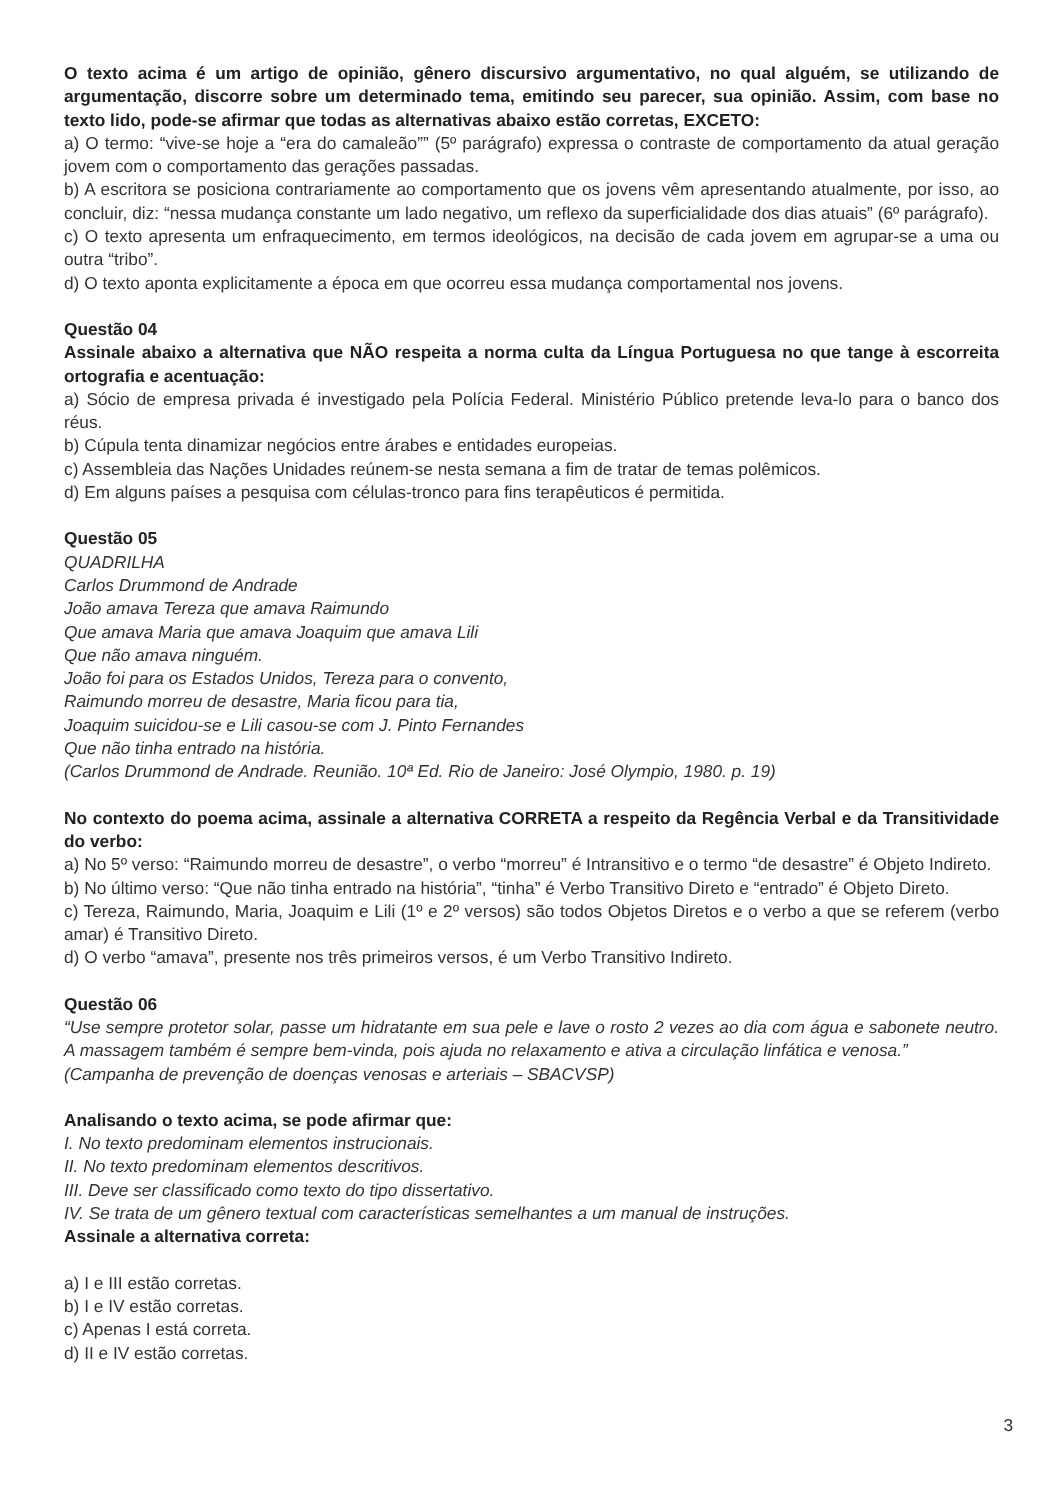O texto acima é um artigo de opinião, gênero discursivo argumentativo, no qual alguém, se utilizando de argumentação, discorre sobre um determinado tema, emitindo seu parecer, sua opinião. Assim, com base no texto lido, pode-se afirmar que todas as alternativas abaixo estão corretas, EXCETO:
a) O termo: “vive-se hoje a “era do camaleão”” (5º parágrafo) expressa o contraste de comportamento da atual geração jovem com o comportamento das gerações passadas.
b) A escritora se posiciona contrariamente ao comportamento que os jovens vêm apresentando atualmente, por isso, ao concluir, diz: “nessa mudança constante um lado negativo, um reflexo da superficialidade dos dias atuais” (6º parágrafo).
c) O texto apresenta um enfraquecimento, em termos ideológicos, na decisão de cada jovem em agrupar-se a uma ou outra “tribo”.
d) O texto aponta explicitamente a época em que ocorreu essa mudança comportamental nos jovens.
Questão 04
Assinale abaixo a alternativa que NÃO respeita a norma culta da Língua Portuguesa no que tange à escorreita ortografia e acentuação:
a) Sócio de empresa privada é investigado pela Polícia Federal. Ministério Público pretende leva-lo para o banco dos réus.
b) Cúpula tenta dinamizar negócios entre árabes e entidades europeias.
c) Assembleia das Nações Unidades reúnem-se nesta semana a fim de tratar de temas polêmicos.
d) Em alguns países a pesquisa com células-tronco para fins terapêuticos é permitida.
Questão 05
QUADRILHA
Carlos Drummond de Andrade
João amava Tereza que amava Raimundo
Que amava Maria que amava Joaquim que amava Lili
Que não amava ninguém.
João foi para os Estados Unidos, Tereza para o convento,
Raimundo morreu de desastre, Maria ficou para tia,
Joaquim suicidou-se e Lili casou-se com J. Pinto Fernandes
Que não tinha entrado na história.
(Carlos Drummond de Andrade. Reunião. 10ª Ed. Rio de Janeiro: José Olympio, 1980. p. 19)
No contexto do poema acima, assinale a alternativa CORRETA a respeito da Regência Verbal e da Transitividade do verbo:
a) No 5º verso: “Raimundo morreu de desastre”, o verbo “morreu” é Intransitivo e o termo “de desastre” é Objeto Indireto.
b) No último verso: “Que não tinha entrado na história”, “tinha” é Verbo Transitivo Direto e “entrado” é Objeto Direto.
c) Tereza, Raimundo, Maria, Joaquim e Lili (1º e 2º versos) são todos Objetos Diretos e o verbo a que se referem (verbo amar) é Transitivo Direto.
d) O verbo “amava”, presente nos três primeiros versos, é um Verbo Transitivo Indireto.
Questão 06
“Use sempre protetor solar, passe um hidratante em sua pele e lave o rosto 2 vezes ao dia com água e sabonete neutro. A massagem também é sempre bem-vinda, pois ajuda no relaxamento e ativa a circulação linfática e venosa.”
(Campanha de prevenção de doenças venosas e arteriais – SBACVSP)
Analisando o texto acima, se pode afirmar que:
I. No texto predominam elementos instrucionais.
II. No texto predominam elementos descritivos.
III. Deve ser classificado como texto do tipo dissertativo.
IV. Se trata de um gênero textual com características semelhantes a um manual de instruções.
Assinale a alternativa correta:
a) I e III estão corretas.
b) I e IV estão corretas.
c) Apenas I está correta.
d) II e IV estão corretas.
3